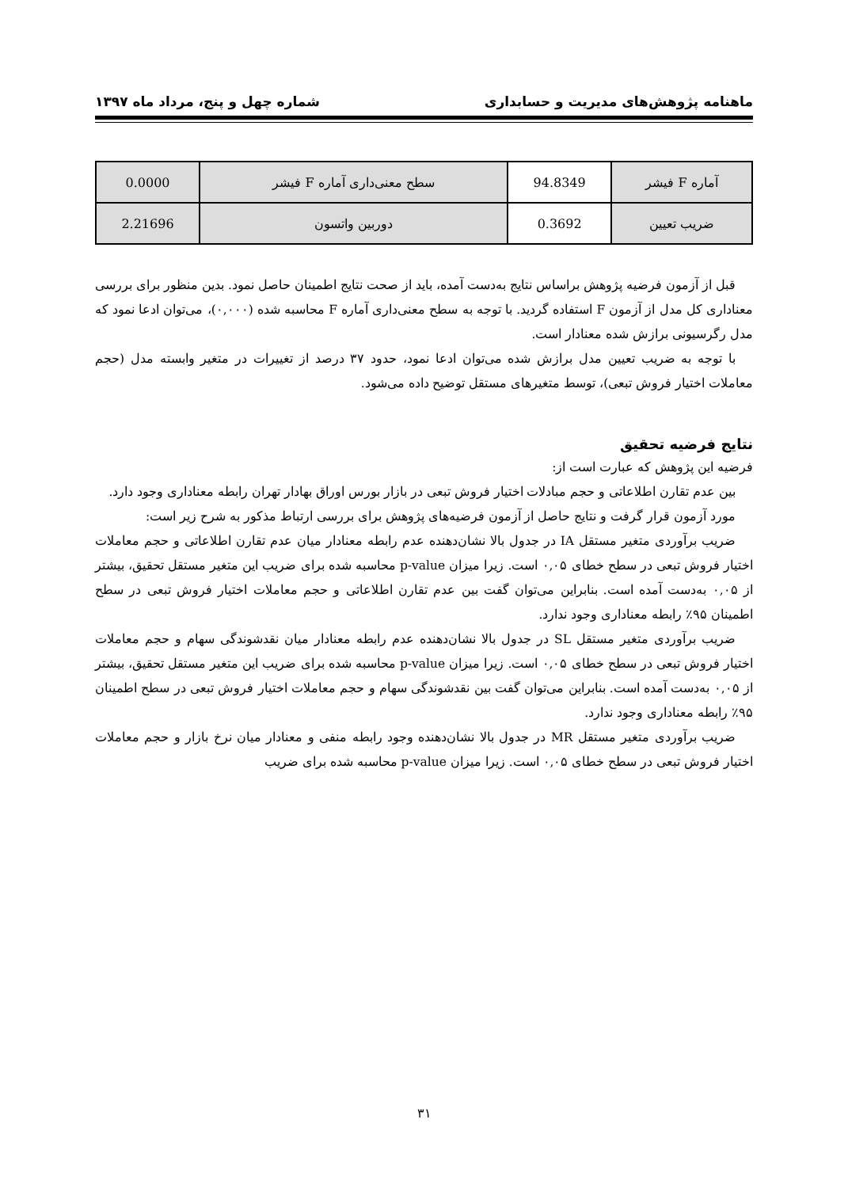ماهنامه پژوهش‌های مدیریت و حسابداری شماره چهل و پنج، مرداد ماه ۱۳۹۷
| آماره F فیشر | 94.8349 | سطح معنی‌داری آماره F فیشر | 0.0000 |
| ضریب تعیین | 0.3692 | دوربین واتسون | 2.21696 |
قبل از آزمون فرضیه پژوهش براساس نتایج به‌دست آمده، باید از صحت نتایج اطمینان حاصل نمود. بدین منظور برای بررسی معناداری کل مدل از آزمون F استفاده گردید. با توجه به سطح معنی‌داری آماره F محاسبه شده (۰,۰۰۰)، می‌توان ادعا نمود که مدل رگرسیونی برازش شده معنادار است.
با توجه به ضریب تعیین مدل برازش شده می‌توان ادعا نمود، حدود ۳۷ درصد از تغییرات در متغیر وابسته مدل (حجم معاملات اختیار فروش تبعی)، توسط متغیرهای مستقل توضیح داده می‌شود.
نتایج فرضیه تحقیق
فرضیه این پژوهش که عبارت است از:
بین عدم تقارن اطلاعاتی و حجم مبادلات اختیار فروش تبعی در بازار بورس اوراق بهادار تهران رابطه معناداری وجود دارد.
مورد آزمون قرار گرفت و نتایج حاصل از آزمون فرضیه‌های پژوهش برای بررسی ارتباط مذکور به شرح زیر است:
ضریب برآوردی متغیر مستقل IA در جدول بالا نشان‌دهنده عدم رابطه معنادار میان عدم تقارن اطلاعاتی و حجم معاملات اختیار فروش تبعی در سطح خطای ۰,۰۵ است. زیرا میزان p-value محاسبه شده برای ضریب این متغیر مستقل تحقیق، بیشتر از ۰,۰۵ به‌دست آمده است. بنابراین می‌توان گفت بین عدم تقارن اطلاعاتی و حجم معاملات اختیار فروش تبعی در سطح اطمینان ۹۵٪ رابطه معناداری وجود ندارد.
ضریب برآوردی متغیر مستقل SL در جدول بالا نشان‌دهنده عدم رابطه معنادار میان نقدشوندگی سهام و حجم معاملات اختیار فروش تبعی در سطح خطای ۰,۰۵ است. زیرا میزان p-value محاسبه شده برای ضریب این متغیر مستقل تحقیق، بیشتر از ۰,۰۵ به‌دست آمده است. بنابراین می‌توان گفت بین نقدشوندگی سهام و حجم معاملات اختیار فروش تبعی در سطح اطمینان ۹۵٪ رابطه معناداری وجود ندارد.
ضریب برآوردی متغیر مستقل MR در جدول بالا نشان‌دهنده وجود رابطه منفی و معنادار میان نرخ بازار و حجم معاملات اختیار فروش تبعی در سطح خطای ۰,۰۵ است. زیرا میزان p-value محاسبه شده برای ضریب
۳۱